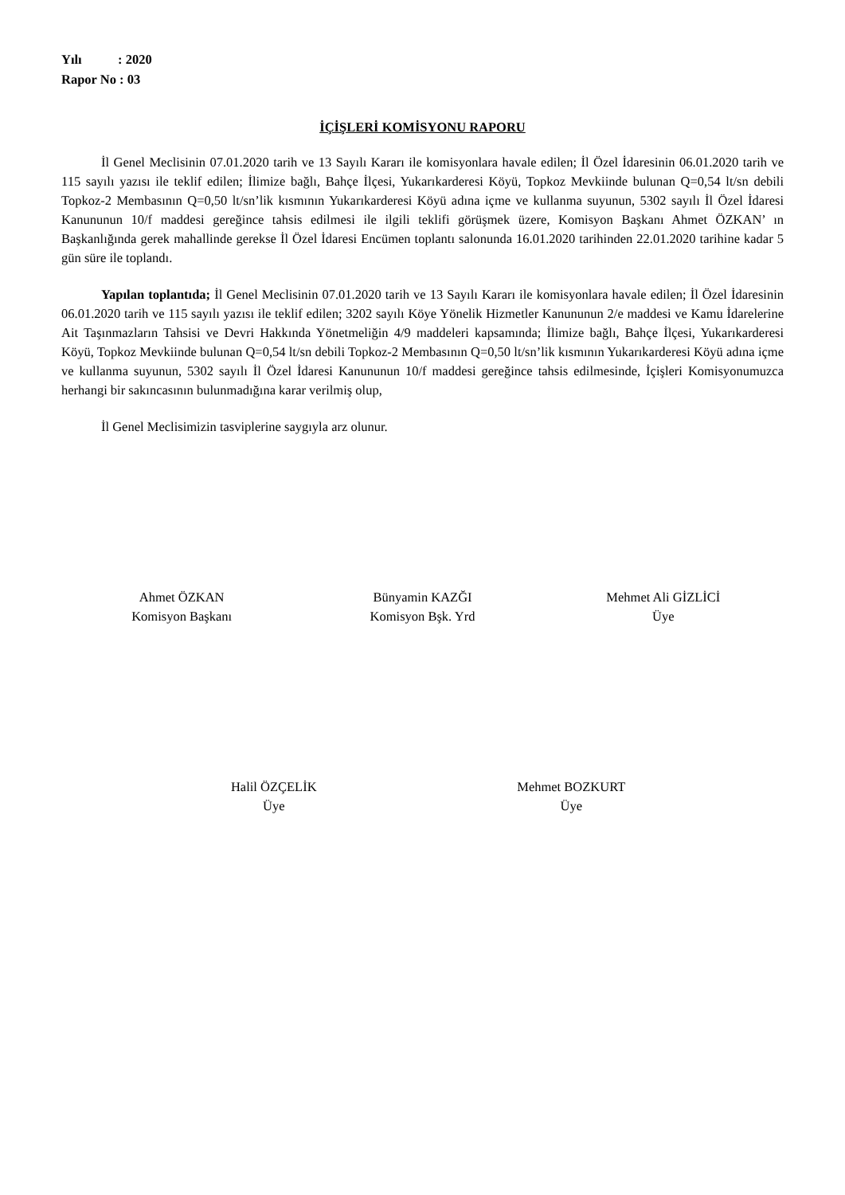Yılı : 2020
Rapor No : 03
İÇİŞLERİ KOMİSYONU RAPORU
İl Genel Meclisinin 07.01.2020 tarih ve 13 Sayılı Kararı ile komisyonlara havale edilen; İl Özel İdaresinin 06.01.2020 tarih ve 115 sayılı yazısı ile teklif edilen; İlimize bağlı, Bahçe İlçesi, Yukarıkarderesi Köyü, Topkoz Mevkiinde bulunan Q=0,54 lt/sn debili Topkoz-2 Membasının Q=0,50 lt/sn’lik kısmının Yukarıkarderesi Köyü adına içme ve kullanma suyunun, 5302 sayılı İl Özel İdaresi Kanununun 10/f maddesi gereğince tahsis edilmesi ile ilgili teklifi görüşmek üzere, Komisyon Başkanı Ahmet ÖZKAN’ ın Başkanlığında gerek mahallinde gerekse İl Özel İdaresi Encümen toplantı salonunda 16.01.2020 tarihinden 22.01.2020 tarihine kadar 5 gün süre ile toplandı.
Yapılan toplantıda; İl Genel Meclisinin 07.01.2020 tarih ve 13 Sayılı Kararı ile komisyonlara havale edilen; İl Özel İdaresinin 06.01.2020 tarih ve 115 sayılı yazısı ile teklif edilen; 3202 sayılı Köye Yönelik Hizmetler Kanununun 2/e maddesi ve Kamu İdarelerine Ait Taşınmazların Tahsisi ve Devri Hakkında Yönetmeliğin 4/9 maddeleri kapsamında; İlimize bağlı, Bahçe İlçesi, Yukarıkarderesi Köyü, Topkoz Mevkiinde bulunan Q=0,54 lt/sn debili Topkoz-2 Membasının Q=0,50 lt/sn’lik kısmının Yukarıkarderesi Köyü adına içme ve kullanma suyunun, 5302 sayılı İl Özel İdaresi Kanununun 10/f maddesi gereğince tahsis edilmesinde, İçişleri Komisyonumuzca herhangi bir sakıncasının bulunmadığına karar verilmiş olup,
İl Genel Meclisimizin tasviplerine saygıyla arz olunur.
Ahmet ÖZKAN
Komisyon Başkanı
Bünyamin KAZĞI
Komisyon Bşk. Yrd
Mehmet Ali GİZLİCİ
Üye
Halil ÖZÇELİK
Üye
Mehmet BOZKURT
Üye